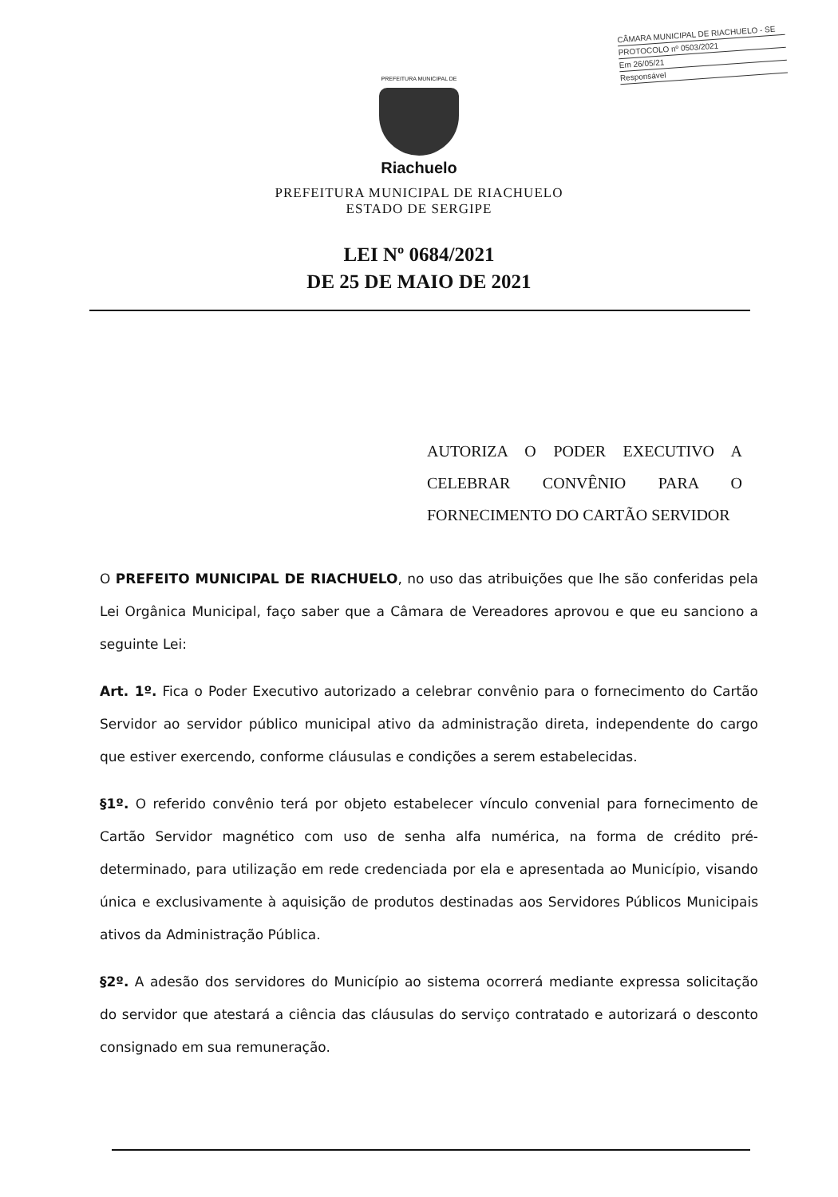CÂMARA MUNICIPAL DE RIACHUELO - SE
PROTOCOLO nº 0503/2021
Em 26/05/21
Responsável
PREFEITURA MUNICIPAL DE
Riachuelo
PREFEITURA MUNICIPAL DE RIACHUELO
ESTADO DE SERGIPE
LEI Nº 0684/2021
DE 25 DE MAIO DE 2021
AUTORIZA O PODER EXECUTIVO A CELEBRAR CONVÊNIO PARA O FORNECIMENTO DO CARTÃO SERVIDOR
O PREFEITO MUNICIPAL DE RIACHUELO, no uso das atribuições que lhe são conferidas pela Lei Orgânica Municipal, faço saber que a Câmara de Vereadores aprovou e que eu sanciono a seguinte Lei:
Art. 1º. Fica o Poder Executivo autorizado a celebrar convênio para o fornecimento do Cartão Servidor ao servidor público municipal ativo da administração direta, independente do cargo que estiver exercendo, conforme cláusulas e condições a serem estabelecidas.
§1º. O referido convênio terá por objeto estabelecer vínculo convenial para fornecimento de Cartão Servidor magnético com uso de senha alfa numérica, na forma de crédito pré-determinado, para utilização em rede credenciada por ela e apresentada ao Município, visando única e exclusivamente à aquisição de produtos destinadas aos Servidores Públicos Municipais ativos da Administração Pública.
§2º. A adesão dos servidores do Município ao sistema ocorrerá mediante expressa solicitação do servidor que atestará a ciência das cláusulas do serviço contratado e autorizará o desconto consignado em sua remuneração.